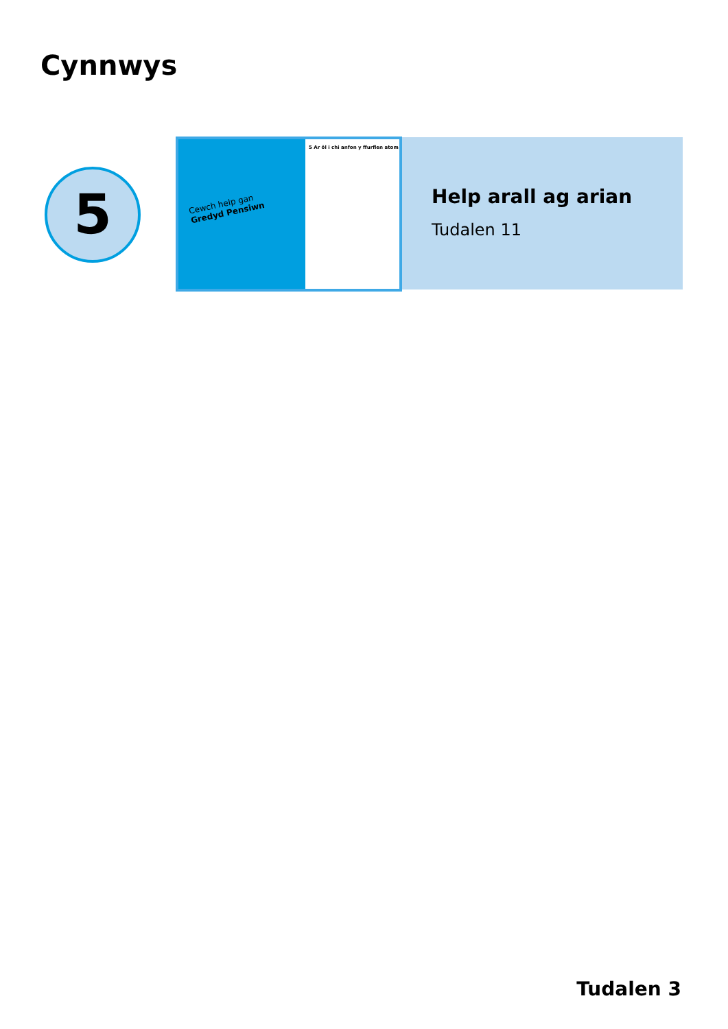Cynnwys
5
Cewch help gan
Gredyd Pensiwn
5 Ar ôl i chi anfon y ffurflen atom
Help arall ag arian
Tudalen 11
Tudalen 3